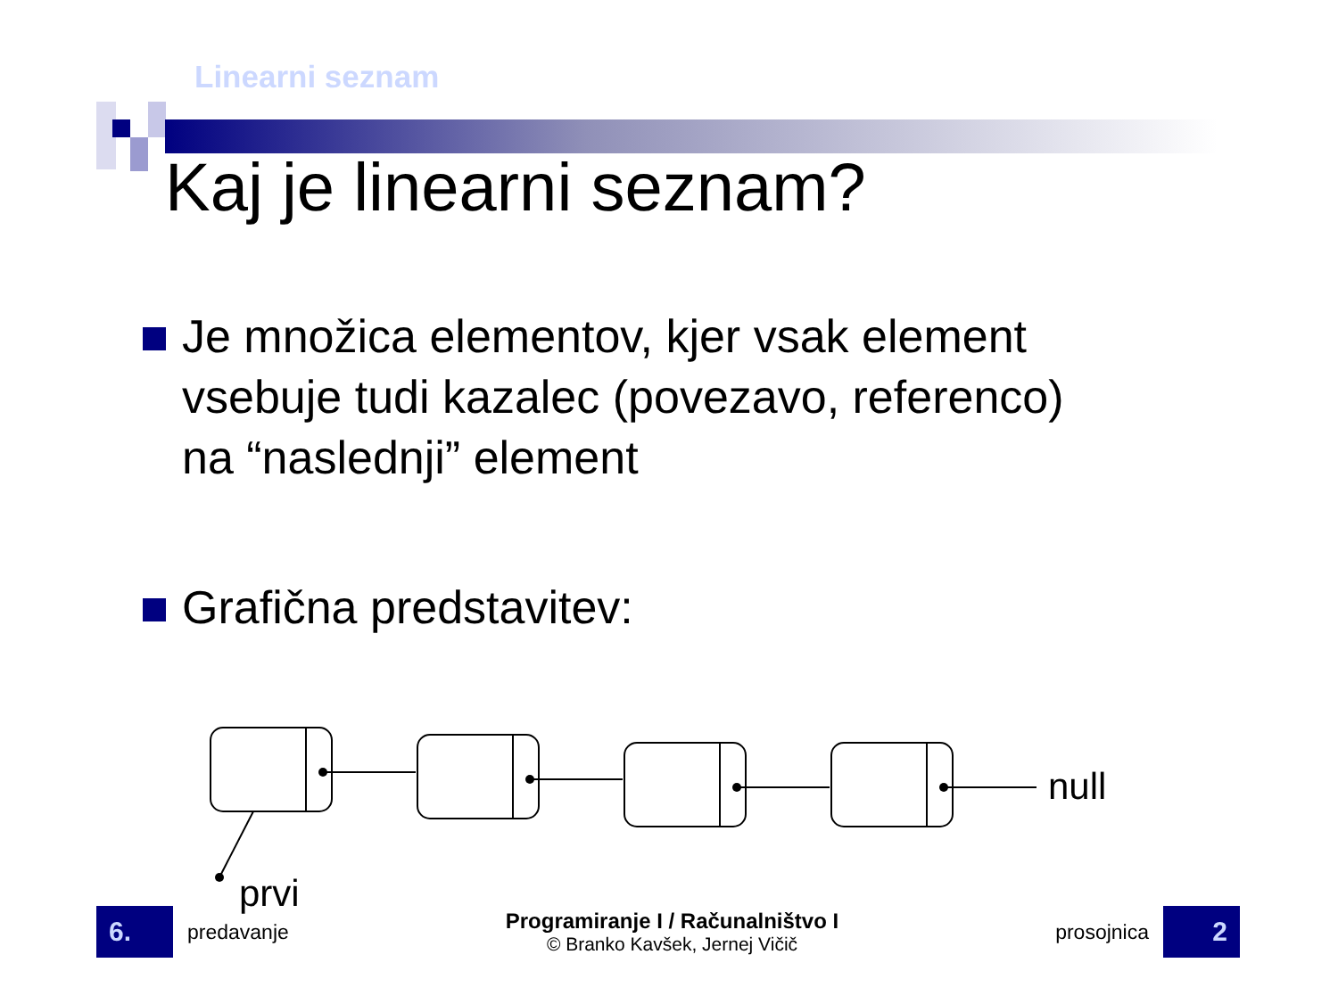Linearni seznam
Kaj je linearni seznam?
Je množica elementov, kjer vsak element
vsebuje tudi kazalec (povezavo, referenco)
na “naslednji” element
Grafična predstavitev:
null
prvi
6.
predavanje
Programiranje I / Računalništvo I
© Branko Kavšek, Jernej Vičič
prosojnica
2